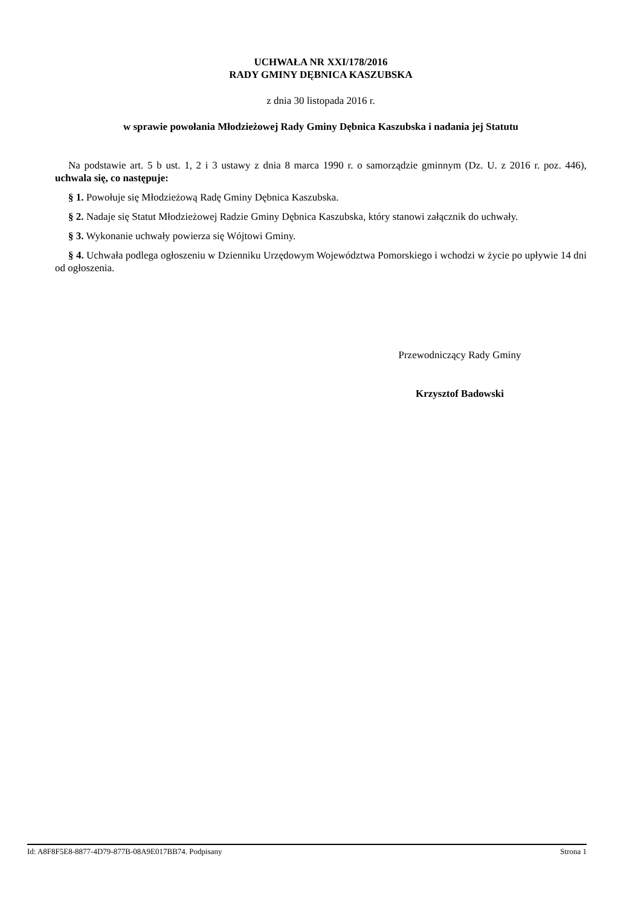UCHWAŁA NR XXI/178/2016
RADY GMINY DĘBNICA KASZUBSKA
z dnia 30 listopada 2016 r.
w sprawie powołania Młodzieżowej Rady Gminy Dębnica Kaszubska i nadania jej Statutu
Na podstawie art. 5 b ust. 1, 2 i 3 ustawy z dnia 8 marca 1990 r. o samorządzie gminnym (Dz. U. z 2016 r. poz. 446), uchwala się, co następuje:
§ 1. Powołuje się Młodzieżową Radę Gminy Dębnica Kaszubska.
§ 2. Nadaje się Statut Młodzieżowej Radzie Gminy Dębnica Kaszubska, który stanowi załącznik do uchwały.
§ 3. Wykonanie uchwały powierza się Wójtowi Gminy.
§ 4. Uchwała podlega ogłoszeniu w Dzienniku Urzędowym Województwa Pomorskiego i wchodzi w życie po upływie 14 dni od ogłoszenia.
Przewodniczący Rady Gminy
Krzysztof Badowski
Id: A8F8F5E8-8877-4D79-877B-08A9E017BB74. Podpisany Strona 1